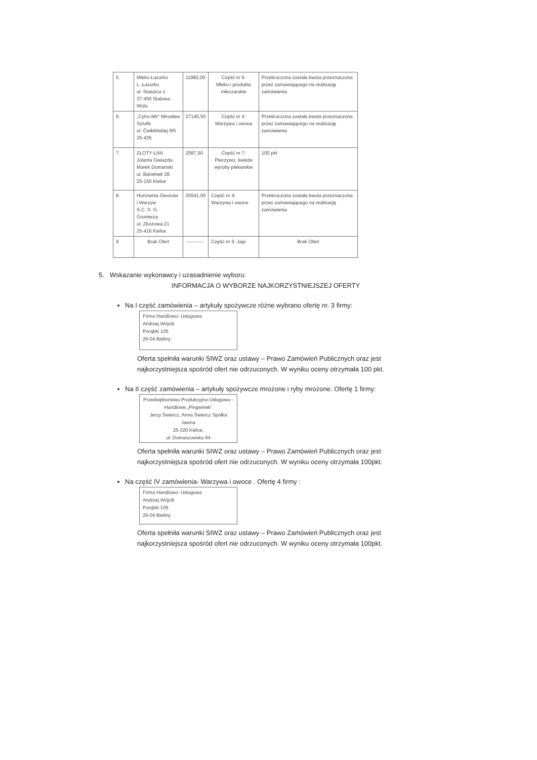| 5. | Mleko Łazorko L. Łazorko ul. Staszica 1 37-450 Stalowa Wola | 11982,00 | Część nr 6: Mleko i produktu mleczarskie | Przekroczona została kwota przeznaczona przez zamawiającego na realizację zamówienia |
| 6. | „Cytro-Mir” Mirosław Szlufik ul. Ćwiklińskiej 9/5 25-435 | 27145,50 | Część nr 4: Warzywa i owoce | Przekroczona została kwota przeznaczona przez zamawiającego na realizację zamówienia |
| 7. | ZŁOTY ŁAN Jolanta Gwiazda, Marek Domanski ul. Barwinek 28 25-150 Kielce | 2587,50 | Część nr 7: Pieczywo, świeże wyroby piekarskie | 100 pkt |
| 8. | Hurtownia Owoców i Warzyw S.C. S. G. Gronieccy ul. Zbożowa 21 25-416 Kielce | 25541,00 | Część nr 4: Warzywa i owoce | Przekroczona została kwota przeznaczona przez zamawiającego na realizację zamówienia |
| 9 | Brak Ofert | ----------- | Część nr 5: Jaja | Brak Ofert |
5. Wskazanie wykonawcy i uzasadnienie wyboru:
INFORMACJA O WYBORZE NAJKORZYSTNIEJSZEJ OFERTY
Na I część zamówienia – artykuły spożywcze różne wybrano ofertę nr. 3 firmy:
Firma Handlowo- Usługowa
Andrzej Wójcik
Porąbki 105
26-04 Bieliny
Oferta spełniła warunki SIWZ oraz ustawy – Prawo Zamówień Publicznych oraz jest najkorzystniejsza spośród ofert nie odrzuconych. W wyniku oceny otrzymała 100 pkt.
Na II część zamówienia – artykuły spożywcze mrożone i ryby mrożone. Ofertę 1 firmy:
Przedsiębiorstwo Produkcyjno-Usługowo -Handlowe „Pingwinek”
Jerzy Świercz, Anna Świercz Spółka Jawna
25-320 Kielce,
ul. Domaszowska 94
Oferta spełniła warunki SIWZ oraz ustawy – Prawo Zamówień Publicznych oraz jest najkorzystniejsza spośród ofert nie odrzuconych. W wyniku oceny otrzymała 100pkt.
Na część IV zamówienia- Warzywa i owoce . Ofertę 4 firmy :
Firma Handlowo- Usługowa
Andrzej Wójcik
Porąbki 105
26-04 Bieliny
Oferta spełniła warunki SIWZ oraz ustawy – Prawo Zamówień Publicznych oraz jest najkorzystniejsza spośród ofert nie odrzuconych. W wyniku oceny otrzymała 100pkt.